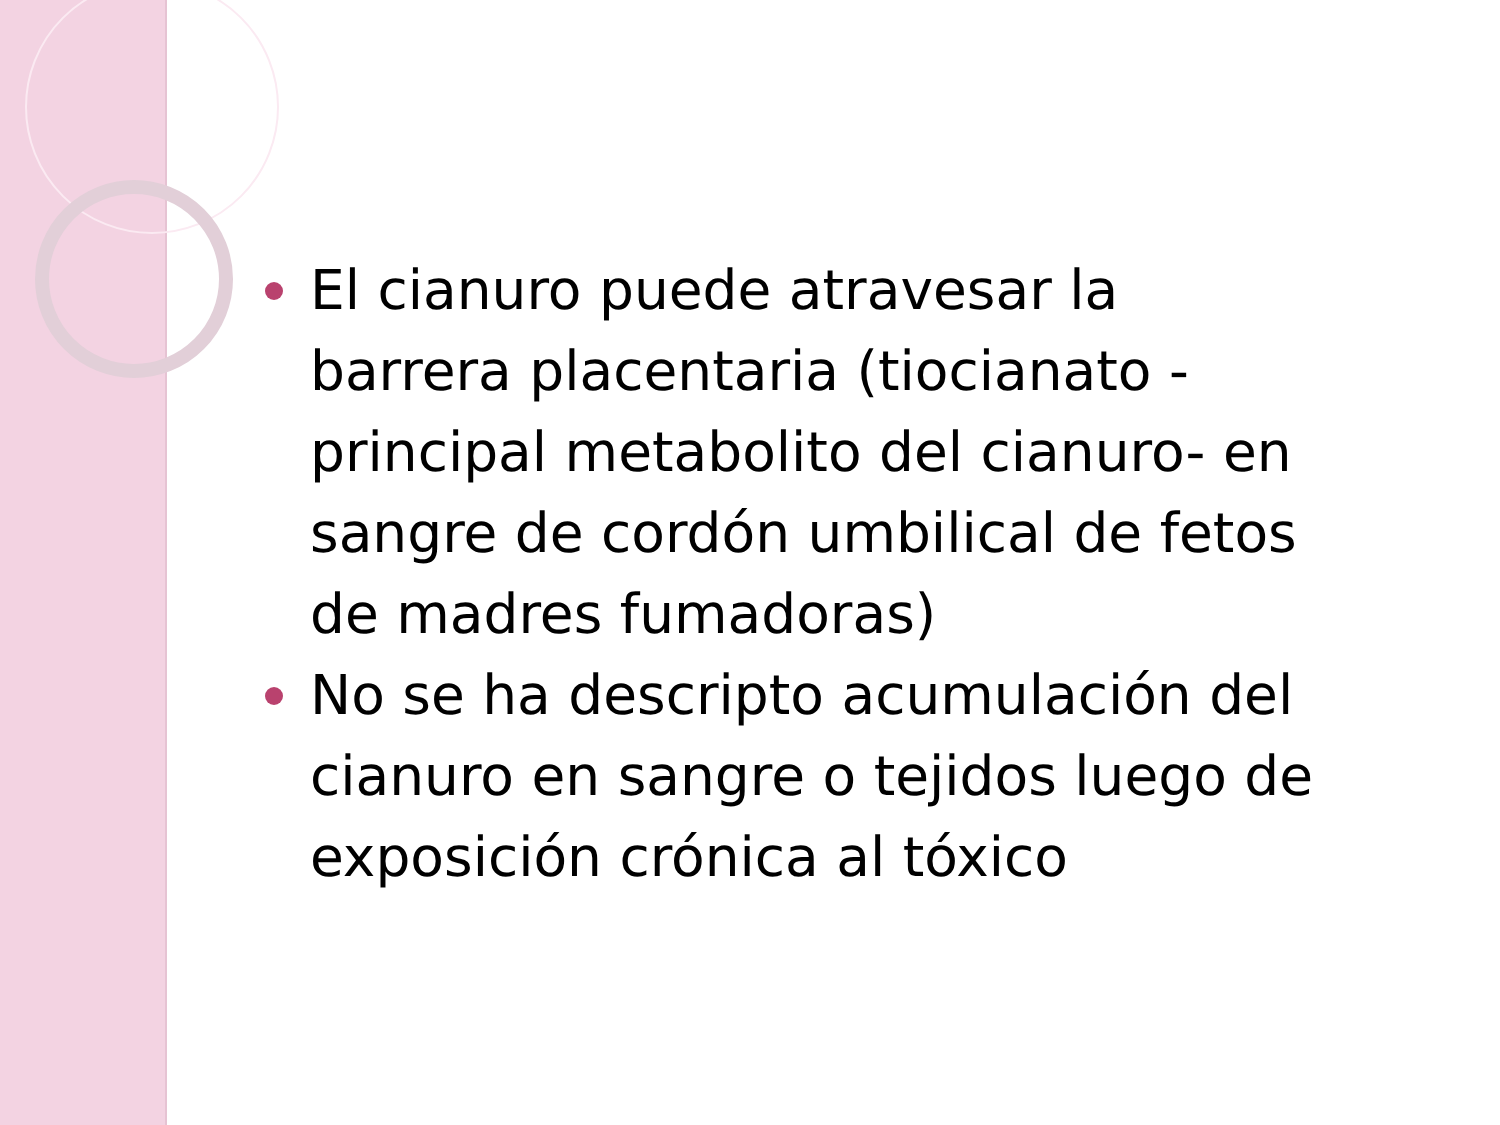El cianuro puede atravesar la barrera placentaria (tiocianato -principal metabolito del cianuro- en sangre de cordón umbilical de fetos de madres fumadoras)
No se ha descripto acumulación del cianuro en sangre o tejidos luego de exposición crónica al tóxico